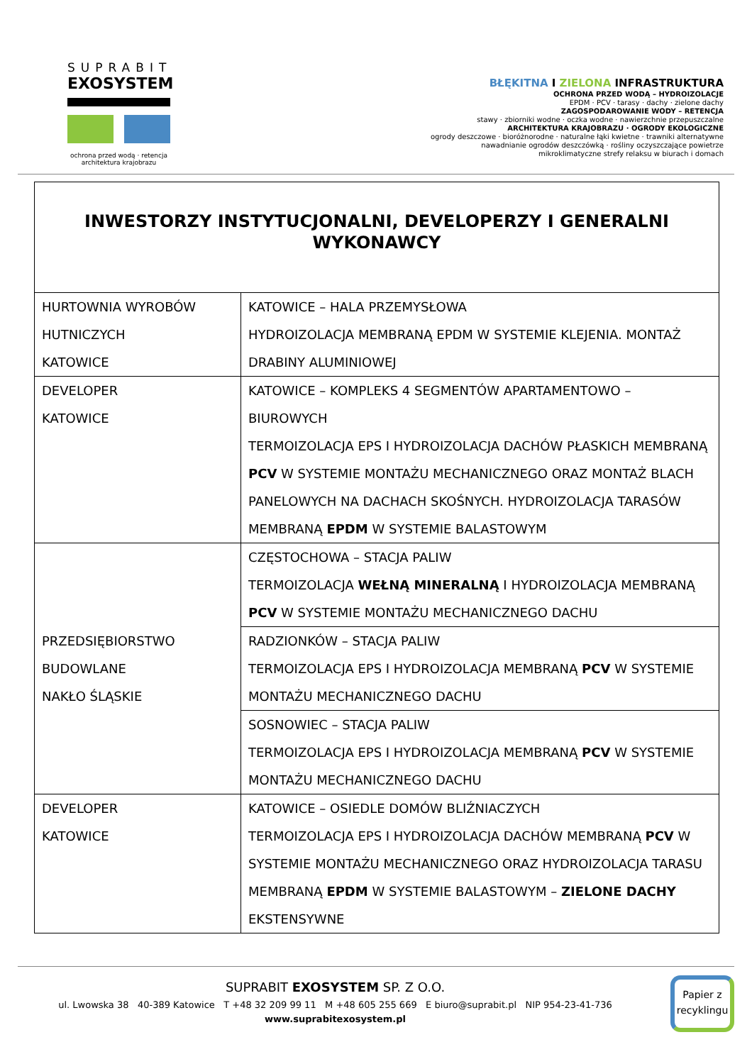SUPRABIT
EXOSYSTEM
ochrona przed wodą · retencja
architektura krajobrazu
BŁĘKITNA I ZIELONA INFRASTRUKTURA
OCHRONA PRZED WODĄ – HYDROIZOLACJE
EPDM · PCV · tarasy · dachy · zielone dachy
ZAGOSPODAROWANIE WODY – RETENCJA
stawy · zbiorniki wodne · oczka wodne · nawierzchnie przepuszczalne
ARCHITEKTURA KRAJOBRAZU · OGRODY EKOLOGICZNE
ogrody deszczowe · bioróżnorodne · naturalne łąki kwietne · trawniki alternatywne
nawadnianie ogrodów deszczówką · rośliny oczyszczające powietrze
mikroklimatyczne strefy relaksu w biurach i domach
| INWESTORZY INSTYTUCJONALNI, DEVELOPERZY I GENERALNI WYKONAWCY | |
| HURTOWNIA WYROBÓW HUTNICZYCH KATOWICE | KATOWICE – HALA PRZEMYSŁOWA HYDROIZOLACJA MEMBRANĄ EPDM W SYSTEMIE KLEJENIA. MONTAŻ DRABINY ALUMINIOWEJ |
| DEVELOPER KATOWICE | KATOWICE – KOMPLEKS 4 SEGMENTÓW APARTAMENTOWO – BIUROWYCH TERMOIZOLACJA EPS I HYDROIZOLACJA DACHÓW PŁASKICH MEMBRANĄ PCV W SYSTEMIE MONTAŻU MECHANICZNEGO ORAZ MONTAŻ BLACH PANELOWYCH NA DACHACH SKOŚNYCH. HYDROIZOLACJA TARASÓW MEMBRANĄ EPDM W SYSTEMIE BALASTOWYM |
| PRZEDSIĘBIORSTWO BUDOWLANE NAKŁO ŚLĄSKIE | CZĘSTOCHOWA – STACJA PALIW TERMOIZOLACJA WEŁNĄ MINERALNĄ I HYDROIZOLACJA MEMBRANĄ PCV W SYSTEMIE MONTAŻU MECHANICZNEGO DACHU |
| | RADZIONKÓW – STACJA PALIW TERMOIZOLACJA EPS I HYDROIZOLACJA MEMBRANĄ PCV W SYSTEMIE MONTAŻU MECHANICZNEGO DACHU |
| | SOSNOWIEC – STACJA PALIW TERMOIZOLACJA EPS I HYDROIZOLACJA MEMBRANĄ PCV W SYSTEMIE MONTAŻU MECHANICZNEGO DACHU |
| DEVELOPER KATOWICE | KATOWICE – OSIEDLE DOMÓW BLIŹNIACZYCH TERMOIZOLACJA EPS I HYDROIZOLACJA DACHÓW MEMBRANĄ PCV W SYSTEMIE MONTAŻU MECHANICZNEGO ORAZ HYDROIZOLACJA TARASU MEMBRANĄ EPDM W SYSTEMIE BALASTOWYM – ZIELONE DACHY EKSTENSYWNE |
SUPRABIT EXOSYSTEM SP. Z O.O.
ul. Lwowska 38 40-389 Katowice T +48 32 209 99 11 M +48 605 255 669 E biuro@suprabit.pl NIP 954-23-41-736
www.suprabitexosystem.pl
Papier z recyklingu